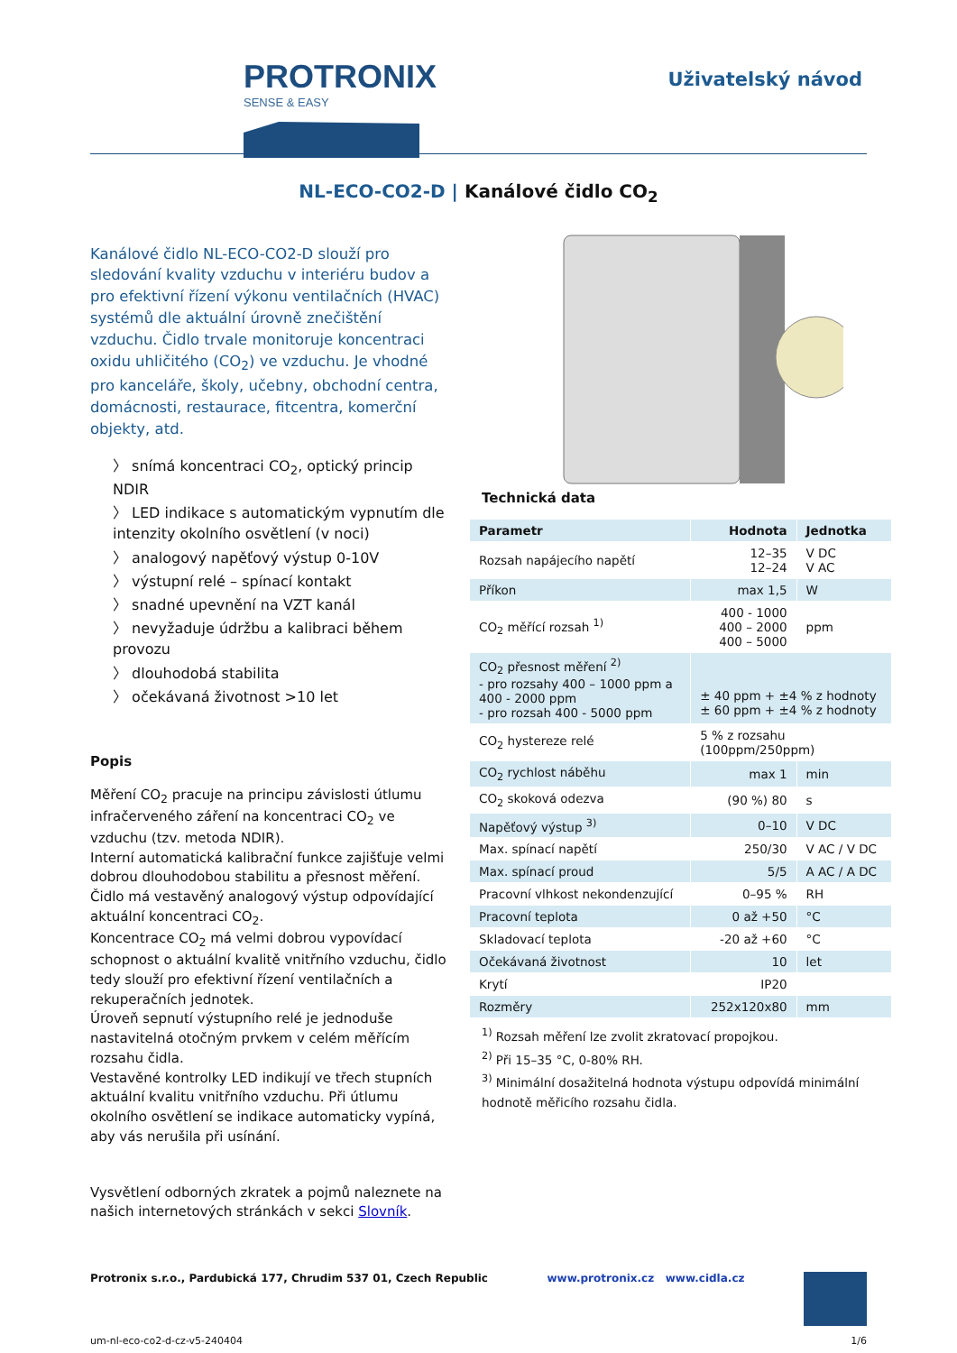PROTRONIX
SENSE & EASY
Uživatelský návod
NL-ECO-CO2-D | Kanálové čidlo CO<sub>2</sub>
Kanálové čidlo NL-ECO-CO2-D slouží pro sledování kvality vzduchu v interiéru budov a pro efektivní řízení výkonu ventilačních (HVAC) systémů dle aktuální úrovně znečištění vzduchu. Čidlo trvale monitoruje koncentraci oxidu uhličitého (CO<sub>2</sub>) ve vzduchu. Je vhodné pro kanceláře, školy, učebny, obchodní centra, domácnosti, restaurace, fitcentra, komerční objekty, atd.
〉 snímá koncentraci CO<sub>2</sub>, optický princip NDIR
〉 LED indikace s automatickým vypnutím dle intenzity okolního osvětlení (v noci)
〉 analogový napěťový výstup 0-10V
〉 výstupní relé – spínací kontakt
〉 snadné upevnění na VZT kanál
〉 nevyžaduje údržbu a kalibraci během provozu
〉 dlouhodobá stabilita
〉 očekávaná životnost >10 let
Popis
Měření CO<sub>2</sub> pracuje na principu závislosti útlumu infračerveného záření na koncentraci CO<sub>2</sub> ve vzduchu (tzv. metoda NDIR).
Interní automatická kalibrační funkce zajišťuje velmi dobrou dlouhodobou stabilitu a přesnost měření.
Čidlo má vestavěný analogový výstup odpovídající aktuální koncentraci CO<sub>2</sub>.
Koncentrace CO<sub>2</sub> má velmi dobrou vypovídací schopnost o aktuální kvalitě vnitřního vzduchu, čidlo tedy slouží pro efektivní řízení ventilačních a rekuperačních jednotek.
Úroveň sepnutí výstupního relé je jednoduše nastavitelná otočným prvkem v celém měřícím rozsahu čidla.
Vestavěné kontrolky LED indikují ve třech stupních aktuální kvalitu vnitřního vzduchu. Při útlumu okolního osvětlení se indikace automaticky vypíná, aby vás nerušila při usínání.
Vysvětlení odborných zkratek a pojmů naleznete na našich internetových stránkách v sekci Slovník.
Technická data
| Parametr | Hodnota | Jednotka |
| --- | --- | --- |
| Rozsah napájecího napětí | 12–35 12–24 | V DC V AC |
| Příkon | max 1,5 | W |
| CO<sub>2</sub> měřící rozsah <sup>1)</sup> | 400 - 1000 400 – 2000 400 – 5000 | ppm |
| CO<sub>2</sub> přesnost měření <sup>2)</sup> - pro rozsahy 400 – 1000 ppm a 400 - 2000 ppm - pro rozsah 400 - 5000 ppm | ± 40 ppm + ±4 % z hodnoty ± 60 ppm + ±4 % z hodnoty | |
| CO<sub>2</sub> hystereze relé | 5 % z rozsahu (100ppm/250ppm) | |
| CO<sub>2</sub> rychlost náběhu | max 1 | min |
| CO<sub>2</sub> skoková odezva | (90 %) 80 | s |
| Napěťový výstup <sup>3)</sup> | 0–10 | V DC |
| Max. spínací napětí | 250/30 | V AC / V DC |
| Max. spínací proud | 5/5 | A AC / A DC |
| Pracovní vlhkost nekondenzující | 0–95 % | RH |
| Pracovní teplota | 0 až +50 | °C |
| Skladovací teplota | -20 až +60 | °C |
| Očekávaná životnost | 10 | let |
| Krytí | IP20 | |
| Rozměry | 252x120x80 | mm |
<sup>1)</sup> Rozsah měření lze zvolit zkratovací propojkou.
<sup>2)</sup> Při 15–35 °C, 0-80% RH.
<sup>3)</sup> Minimální dosažitelná hodnota výstupu odpovídá minimální hodnotě měřicího rozsahu čidla.
Protronix s.r.o., Pardubická 177, Chrudim 537 01, Czech Republic www.protronix.cz www.cidla.cz
um-nl-eco-co2-d-cz-v5-240404 1/6